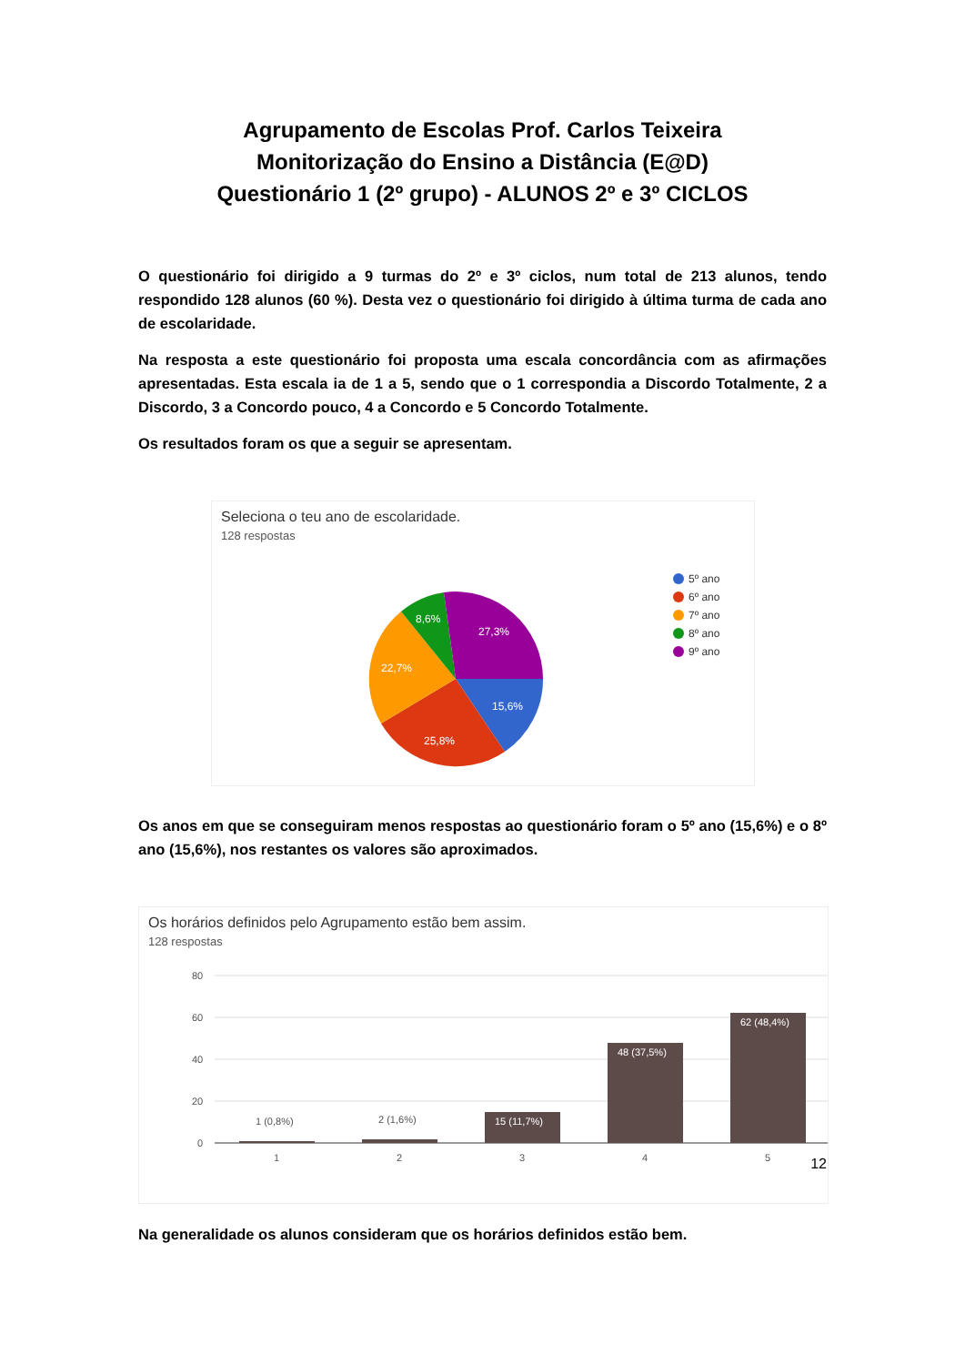Agrupamento de Escolas Prof. Carlos Teixeira
Monitorização do Ensino a Distância (E@D)
Questionário 1 (2º grupo) - ALUNOS 2º e 3º CICLOS
O questionário foi dirigido a 9 turmas do 2º e 3º ciclos, num total de 213 alunos, tendo respondido 128 alunos (60 %). Desta vez o questionário foi dirigido à última turma de cada ano de escolaridade.
Na resposta a este questionário foi proposta uma escala concordância com as afirmações apresentadas. Esta escala ia de 1 a 5, sendo que o 1 correspondia a Discordo Totalmente, 2 a Discordo, 3 a Concordo pouco, 4 a Concordo e 5 Concordo Totalmente.
Os resultados foram os que a seguir se apresentam.
Seleciona o teu ano de escolaridade.
128 respostas
15,6%
25,8%
22,7%
8,6%
27,3%
5º ano
6º ano
7º ano
8º ano
9º ano
Os anos em que se conseguiram menos respostas ao questionário foram o 5º ano (15,6%) e o 8º ano (15,6%), nos restantes os valores são aproximados.
Os horários definidos pelo Agrupamento estão bem assim.
128 respostas
80
60
40
20
0
1 (0,8%)
2 (1,6%)
15 (11,7%)
48 (37,5%)
62 (48,4%)
1
2
3
4
5
Na generalidade os alunos consideram que os horários definidos estão bem.
12